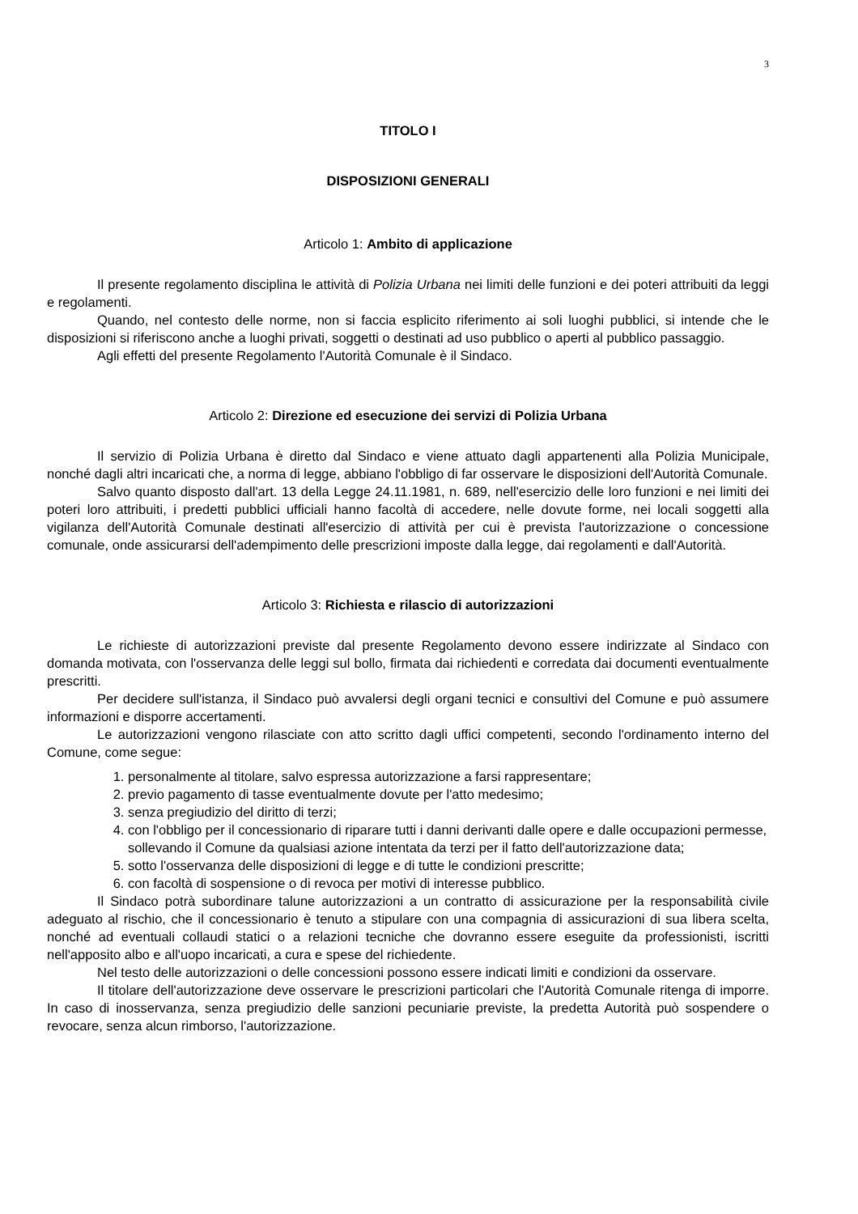3
TITOLO I
DISPOSIZIONI GENERALI
Articolo 1: Ambito di applicazione
Il presente regolamento disciplina le attività di Polizia Urbana nei limiti delle funzioni e dei poteri attribuiti da leggi e regolamenti.
Quando, nel contesto delle norme, non si faccia esplicito riferimento ai soli luoghi pubblici, si intende che le disposizioni si riferiscono anche a luoghi privati, soggetti o destinati ad uso pubblico o aperti al pubblico passaggio.
Agli effetti del presente Regolamento l'Autorità Comunale è il Sindaco.
Articolo 2: Direzione ed esecuzione dei servizi di Polizia Urbana
Il servizio di Polizia Urbana è diretto dal Sindaco e viene attuato dagli appartenenti alla Polizia Municipale, nonché dagli altri incaricati che, a norma di legge, abbiano l'obbligo di far osservare le disposizioni dell'Autorità Comunale.
Salvo quanto disposto dall'art. 13 della Legge 24.11.1981, n. 689, nell'esercizio delle loro funzioni e nei limiti dei poteri loro attribuiti, i predetti pubblici ufficiali hanno facoltà di accedere, nelle dovute forme, nei locali soggetti alla vigilanza dell'Autorità Comunale destinati all'esercizio di attività per cui è prevista l'autorizzazione o concessione comunale, onde assicurarsi dell'adempimento delle prescrizioni imposte dalla legge, dai regolamenti e dall'Autorità.
Articolo 3: Richiesta e rilascio di autorizzazioni
Le richieste di autorizzazioni previste dal presente Regolamento devono essere indirizzate al Sindaco con domanda motivata, con l'osservanza delle leggi sul bollo, firmata dai richiedenti e corredata dai documenti eventualmente prescritti.
Per decidere sull'istanza, il Sindaco può avvalersi degli organi tecnici e consultivi del Comune e può assumere informazioni e disporre accertamenti.
Le autorizzazioni vengono rilasciate con atto scritto dagli uffici competenti, secondo l'ordinamento interno del Comune, come segue:
1. personalmente al titolare, salvo espressa autorizzazione a farsi rappresentare;
2. previo pagamento di tasse eventualmente dovute per l'atto medesimo;
3. senza pregiudizio del diritto di terzi;
4. con l'obbligo per il concessionario di riparare tutti i danni derivanti dalle opere e dalle occupazioni permesse, sollevando il Comune da qualsiasi azione intentata da terzi per il fatto dell'autorizzazione data;
5. sotto l'osservanza delle disposizioni di legge e di tutte le condizioni prescritte;
6. con facoltà di sospensione o di revoca per motivi di interesse pubblico.
Il Sindaco potrà subordinare talune autorizzazioni a un contratto di assicurazione per la responsabilità civile adeguato al rischio, che il concessionario è tenuto a stipulare con una compagnia di assicurazioni di sua libera scelta, nonché ad eventuali collaudi statici o a relazioni tecniche che dovranno essere eseguite da professionisti, iscritti nell'apposito albo e all'uopo incaricati, a cura e spese del richiedente.
Nel testo delle autorizzazioni o delle concessioni possono essere indicati limiti e condizioni da osservare.
Il titolare dell'autorizzazione deve osservare le prescrizioni particolari che l'Autorità Comunale ritenga di imporre. In caso di inosservanza, senza pregiudizio delle sanzioni pecuniarie previste, la predetta Autorità può sospendere o revocare, senza alcun rimborso, l'autorizzazione.